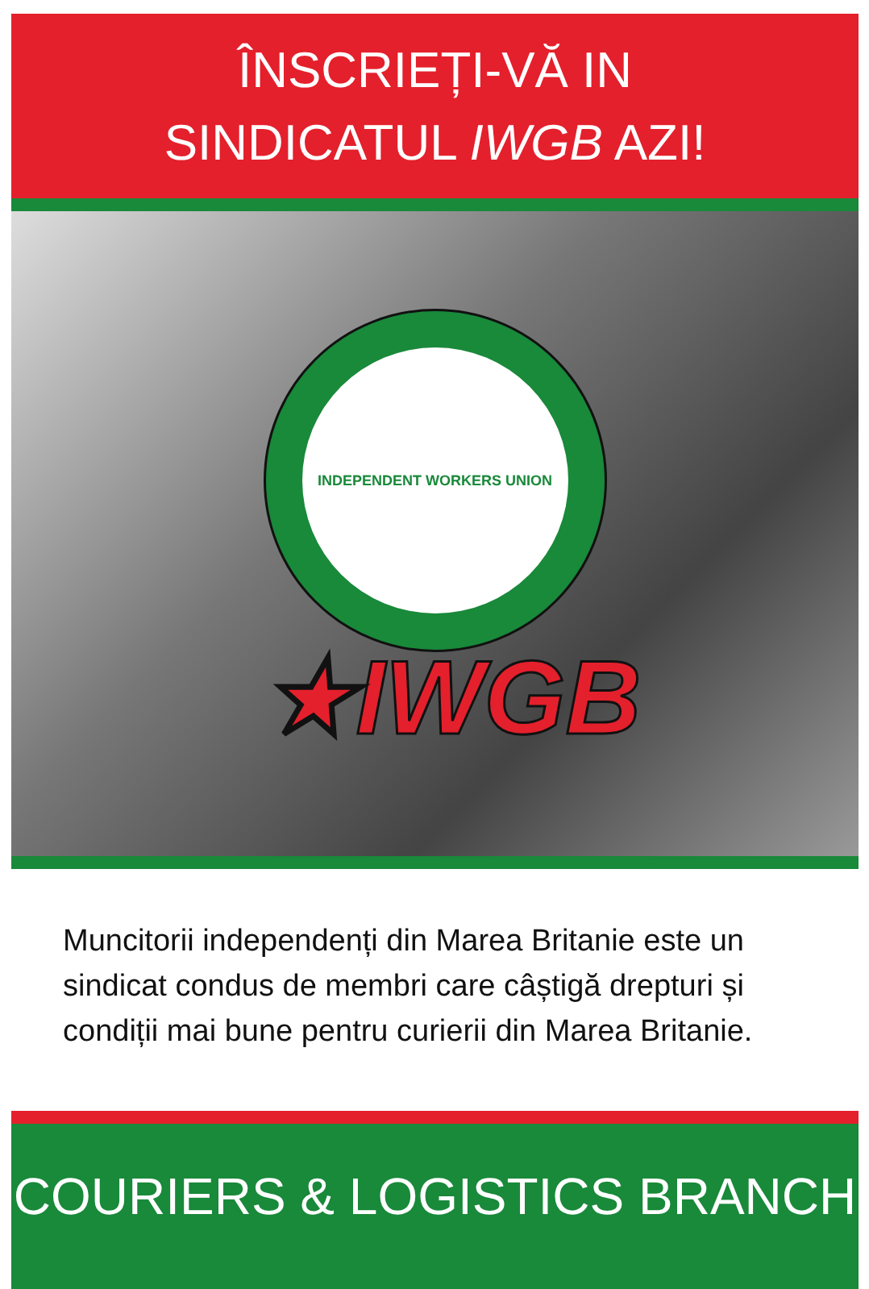ÎNSCRIEȚI-VĂ IN
SINDICATUL IWGB AZI!
INDEPENDENT WORKERS UNION
★IWGB
Muncitorii independenți din Marea Britanie este un sindicat condus de membri care câștigă drepturi și condiții mai bune pentru curierii din Marea Britanie.
COURIERS & LOGISTICS BRANCH